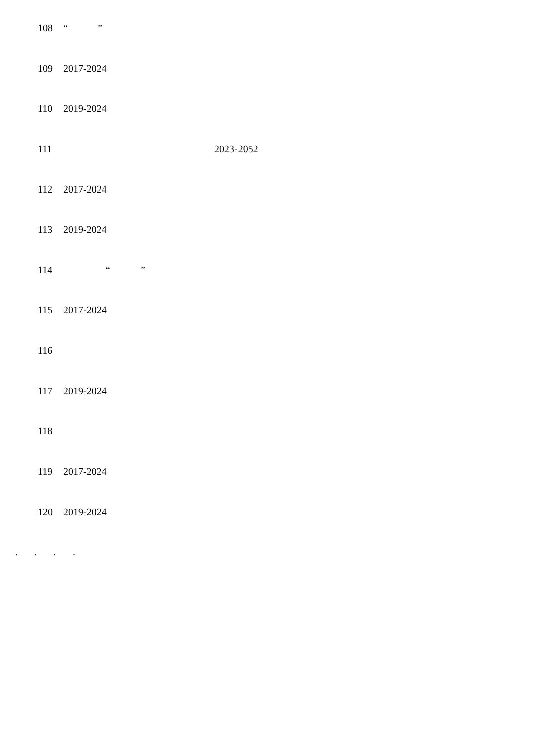108 “ ”
109 2017-2024
110 2019-2024
111 2023-2052
112 2017-2024
113 2019-2024
114 “ ”
115 2017-2024
116
117 2019-2024
118
119 2017-2024
120 2019-2024
. . . .